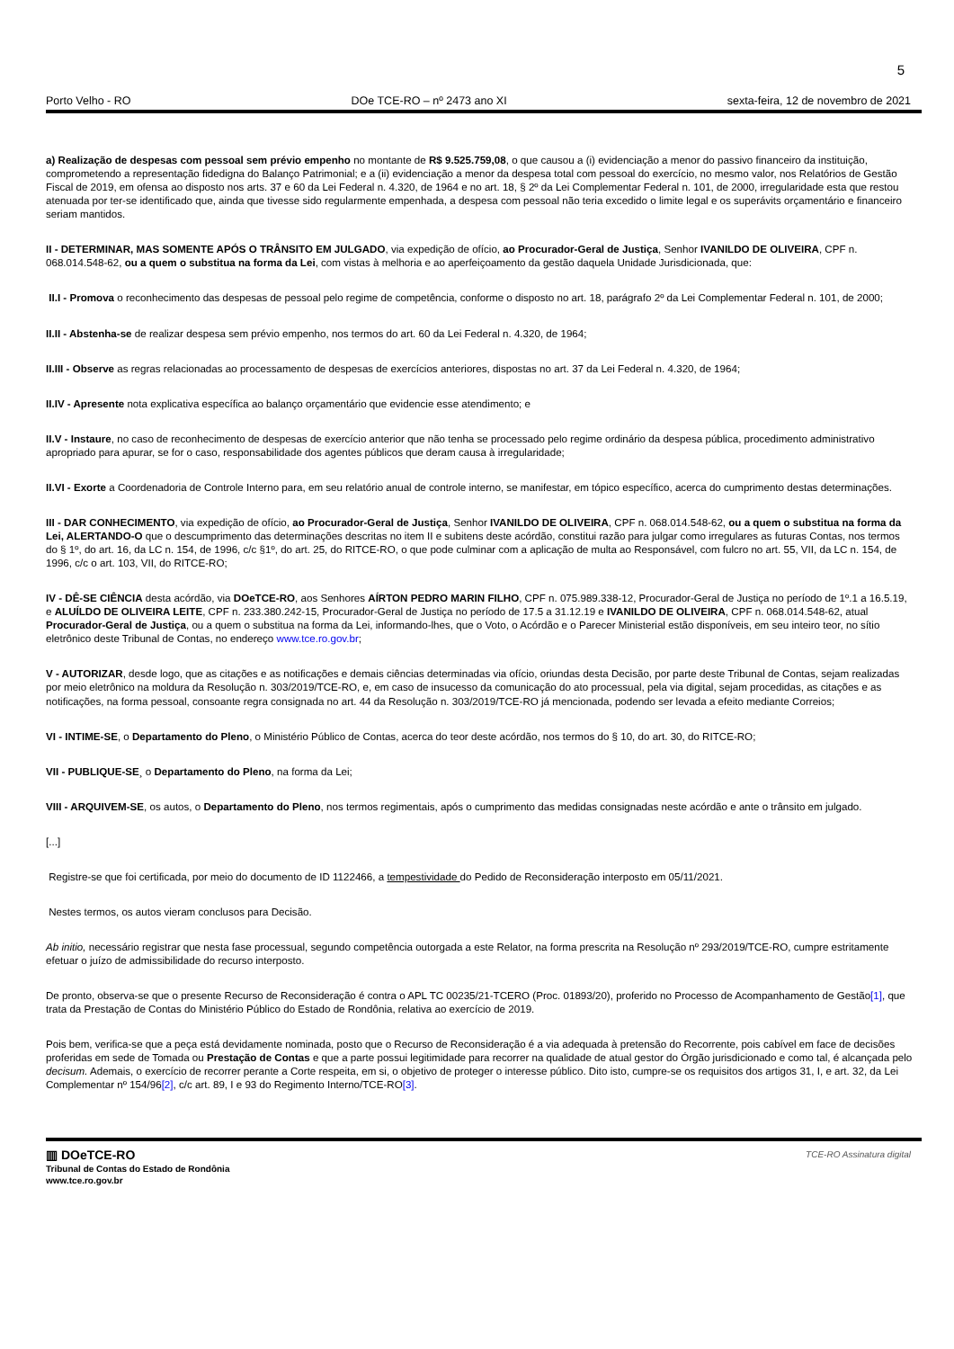5
Porto Velho - RO DOe TCE-RO – nº 2473 ano XI sexta-feira, 12 de novembro de 2021
a) Realização de despesas com pessoal sem prévio empenho no montante de R$ 9.525.759,08, o que causou a (i) evidenciação a menor do passivo financeiro da instituição, comprometendo a representação fidedigna do Balanço Patrimonial; e a (ii) evidenciação a menor da despesa total com pessoal do exercício, no mesmo valor, nos Relatórios de Gestão Fiscal de 2019, em ofensa ao disposto nos arts. 37 e 60 da Lei Federal n. 4.320, de 1964 e no art. 18, § 2º da Lei Complementar Federal n. 101, de 2000, irregularidade esta que restou atenuada por ter-se identificado que, ainda que tivesse sido regularmente empenhada, a despesa com pessoal não teria excedido o limite legal e os superávits orçamentário e financeiro seriam mantidos.
II - DETERMINAR, MAS SOMENTE APÓS O TRÂNSITO EM JULGADO, via expedição de ofício, ao Procurador-Geral de Justiça, Senhor IVANILDO DE OLIVEIRA, CPF n. 068.014.548-62, ou a quem o substitua na forma da Lei, com vistas à melhoria e ao aperfeiçoamento da gestão daquela Unidade Jurisdicionada, que:
II.I - Promova o reconhecimento das despesas de pessoal pelo regime de competência, conforme o disposto no art. 18, parágrafo 2º da Lei Complementar Federal n. 101, de 2000;
II.II - Abstenha-se de realizar despesa sem prévio empenho, nos termos do art. 60 da Lei Federal n. 4.320, de 1964;
II.III - Observe as regras relacionadas ao processamento de despesas de exercícios anteriores, dispostas no art. 37 da Lei Federal n. 4.320, de 1964;
II.IV - Apresente nota explicativa específica ao balanço orçamentário que evidencie esse atendimento; e
II.V - Instaure, no caso de reconhecimento de despesas de exercício anterior que não tenha se processado pelo regime ordinário da despesa pública, procedimento administrativo apropriado para apurar, se for o caso, responsabilidade dos agentes públicos que deram causa à irregularidade;
II.VI - Exorte a Coordenadoria de Controle Interno para, em seu relatório anual de controle interno, se manifestar, em tópico específico, acerca do cumprimento destas determinações.
III - DAR CONHECIMENTO, via expedição de ofício, ao Procurador-Geral de Justiça, Senhor IVANILDO DE OLIVEIRA, CPF n. 068.014.548-62, ou a quem o substitua na forma da Lei, ALERTANDO-O que o descumprimento das determinações descritas no item II e subitens deste acórdão, constitui razão para julgar como irregulares as futuras Contas, nos termos do § 1º, do art. 16, da LC n. 154, de 1996, c/c §1º, do art. 25, do RITCE-RO, o que pode culminar com a aplicação de multa ao Responsável, com fulcro no art. 55, VII, da LC n. 154, de 1996, c/c o art. 103, VII, do RITCE-RO;
IV - DÊ-SE CIÊNCIA desta acórdão, via DOeTCE-RO, aos Senhores AÍRTON PEDRO MARIN FILHO, CPF n. 075.989.338-12, Procurador-Geral de Justiça no período de 1º.1 a 16.5.19, e ALUÍLDO DE OLIVEIRA LEITE, CPF n. 233.380.242-15, Procurador-Geral de Justiça no período de 17.5 a 31.12.19 e IVANILDO DE OLIVEIRA, CPF n. 068.014.548-62, atual Procurador-Geral de Justiça, ou a quem o substitua na forma da Lei, informando-lhes, que o Voto, o Acórdão e o Parecer Ministerial estão disponíveis, em seu inteiro teor, no sítio eletrônico deste Tribunal de Contas, no endereço www.tce.ro.gov.br;
V - AUTORIZAR, desde logo, que as citações e as notificações e demais ciências determinadas via ofício, oriundas desta Decisão, por parte deste Tribunal de Contas, sejam realizadas por meio eletrônico na moldura da Resolução n. 303/2019/TCE-RO, e, em caso de insucesso da comunicação do ato processual, pela via digital, sejam procedidas, as citações e as notificações, na forma pessoal, consoante regra consignada no art. 44 da Resolução n. 303/2019/TCE-RO já mencionada, podendo ser levada a efeito mediante Correios;
VI - INTIME-SE, o Departamento do Pleno, o Ministério Público de Contas, acerca do teor deste acórdão, nos termos do § 10, do art. 30, do RITCE-RO;
VII - PUBLIQUE-SE¸ o Departamento do Pleno, na forma da Lei;
VIII - ARQUIVEM-SE, os autos, o Departamento do Pleno, nos termos regimentais, após o cumprimento das medidas consignadas neste acórdão e ante o trânsito em julgado.
[...]
Registre-se que foi certificada, por meio do documento de ID 1122466, a tempestividade do Pedido de Reconsideração interposto em 05/11/2021.
Nestes termos, os autos vieram conclusos para Decisão.
Ab initio, necessário registrar que nesta fase processual, segundo competência outorgada a este Relator, na forma prescrita na Resolução nº 293/2019/TCE-RO, cumpre estritamente efetuar o juízo de admissibilidade do recurso interposto.
De pronto, observa-se que o presente Recurso de Reconsideração é contra o APL TC 00235/21-TCERO (Proc. 01893/20), proferido no Processo de Acompanhamento de Gestão[1], que trata da Prestação de Contas do Ministério Público do Estado de Rondônia, relativa ao exercício de 2019.
Pois bem, verifica-se que a peça está devidamente nominada, posto que o Recurso de Reconsideração é a via adequada à pretensão do Recorrente, pois cabível em face de decisões proferidas em sede de Tomada ou Prestação de Contas e que a parte possui legitimidade para recorrer na qualidade de atual gestor do Órgão jurisdicionado e como tal, é alcançada pelo decisum. Ademais, o exercício de recorrer perante a Corte respeita, em si, o objetivo de proteger o interesse público. Dito isto, cumpre-se os requisitos dos artigos 31, I, e art. 32, da Lei Complementar nº 154/96[2], c/c art. 89, I e 93 do Regimento Interno/TCE-RO[3].
▥ DOeTCE-RO
Tribunal de Contas do Estado de Rondônia
www.tce.ro.gov.br
TCE-RO Assinatura digital